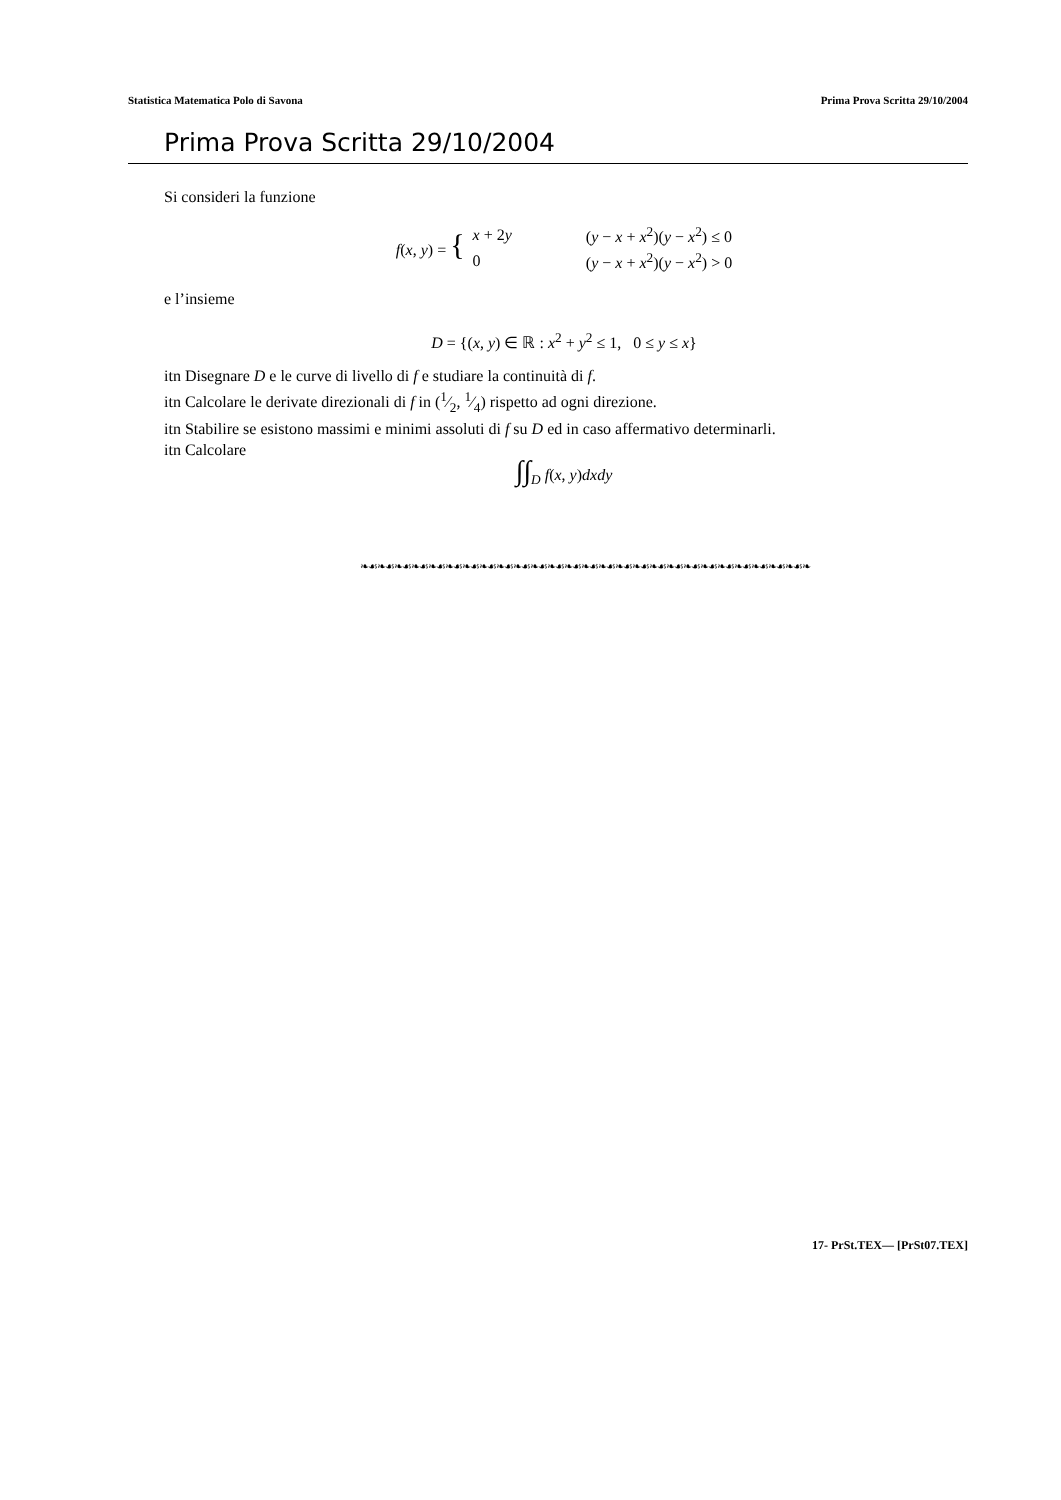Statistica Matematica Polo di Savona Prima Prova Scritta 29/10/2004
Prima Prova Scritta 29/10/2004
Si consideri la funzione
| f ( x , y ) = { | x + 2 y | ( y − x + x<sup>2</sup>)( y − x<sup>2</sup>) ≤ 0 |
| | 0 | ( y − x + x<sup>2</sup>)( y − x<sup>2</sup>) > 0 |
e l’insieme
D = {(x, y) ∈ ℝ : x<sup>2</sup> + y<sup>2</sup> ≤ 1, 0 ≤ y ≤ x}
itn Disegnare D e le curve di livello di f e studiare la continuità di f.
itn Calcolare le derivate direzionali di f in (1⁄2, 1⁄4) rispetto ad ogni direzione.
itn Stabilire se esistono massimi e minimi assoluti di f su D ed in caso affermativo determinarli.
itn Calcolare
∫∫<sub>D</sub> f(x, y)dxdy
❧☙❧☙❧☙❧☙❧☙❧☙❧☙❧☙❧☙❧☙❧☙❧☙❧☙❧☙❧☙❧☙❧☙❧☙❧☙❧☙❧☙❧☙❧☙❧☙❧☙❧☙❧
17- PrSt.TEX— [PrSt07.TEX]